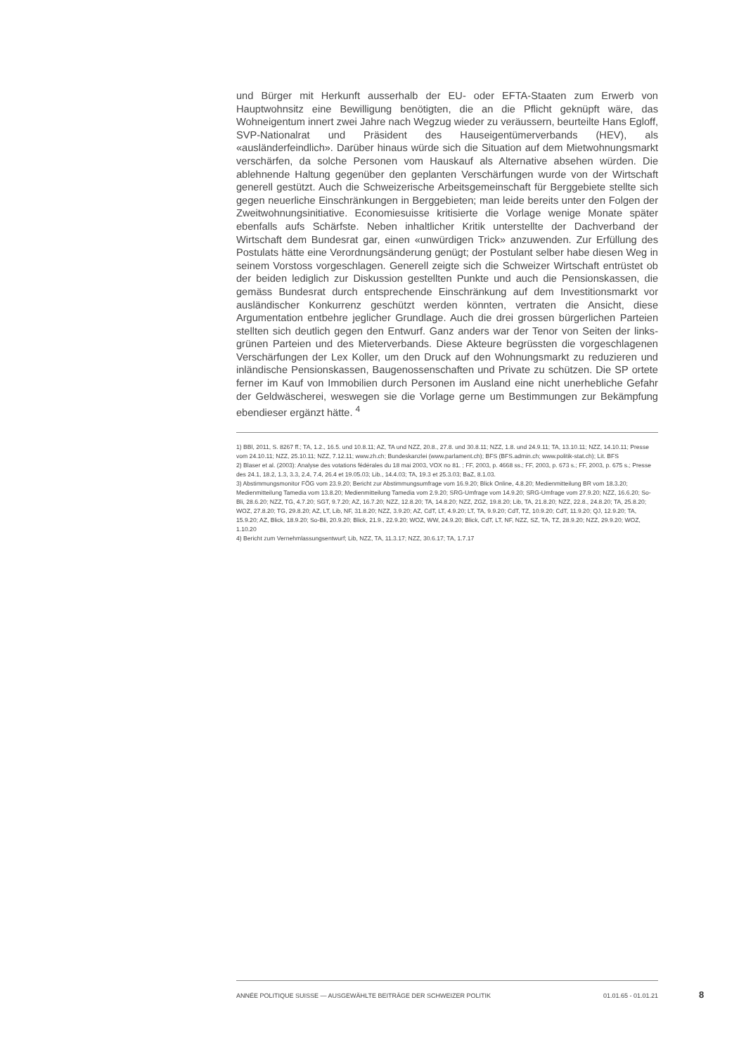und Bürger mit Herkunft ausserhalb der EU- oder EFTA-Staaten zum Erwerb von Hauptwohnsitz eine Bewilligung benötigten, die an die Pflicht geknüpft wäre, das Wohneigentum innert zwei Jahre nach Wegzug wieder zu veräussern, beurteilte Hans Egloff, SVP-Nationalrat und Präsident des Hauseigentümerverbands (HEV), als «ausländerfeindlich». Darüber hinaus würde sich die Situation auf dem Mietwohnungsmarkt verschärfen, da solche Personen vom Hauskauf als Alternative absehen würden. Die ablehnende Haltung gegenüber den geplanten Verschärfungen wurde von der Wirtschaft generell gestützt. Auch die Schweizerische Arbeitsgemeinschaft für Berggebiete stellte sich gegen neuerliche Einschränkungen in Berggebieten; man leide bereits unter den Folgen der Zweitwohnungsinitiative. Economiesuisse kritisierte die Vorlage wenige Monate später ebenfalls aufs Schärfste. Neben inhaltlicher Kritik unterstellte der Dachverband der Wirtschaft dem Bundesrat gar, einen «unwürdigen Trick» anzuwenden. Zur Erfüllung des Postulats hätte eine Verordnungsänderung genügt; der Postulant selber habe diesen Weg in seinem Vorstoss vorgeschlagen. Generell zeigte sich die Schweizer Wirtschaft entrüstet ob der beiden lediglich zur Diskussion gestellten Punkte und auch die Pensionskassen, die gemäss Bundesrat durch entsprechende Einschränkung auf dem Investitionsmarkt vor ausländischer Konkurrenz geschützt werden könnten, vertraten die Ansicht, diese Argumentation entbehre jeglicher Grundlage. Auch die drei grossen bürgerlichen Parteien stellten sich deutlich gegen den Entwurf. Ganz anders war der Tenor von Seiten der links-grünen Parteien und des Mieterverbands. Diese Akteure begrüssten die vorgeschlagenen Verschärfungen der Lex Koller, um den Druck auf den Wohnungsmarkt zu reduzieren und inländische Pensionskassen, Baugenossenschaften und Private zu schützen. Die SP ortete ferner im Kauf von Immobilien durch Personen im Ausland eine nicht unerhebliche Gefahr der Geldwäscherei, weswegen sie die Vorlage gerne um Bestimmungen zur Bekämpfung ebendieser ergänzt hätte. <sup>4</sup>
1) BBl, 2011, S. 8267 ff.; TA, 1.2., 16.5. und 10.8.11; AZ, TA und NZZ, 20.8., 27.8. und 30.8.11; NZZ, 1.8. und 24.9.11; TA, 13.10.11; NZZ, 14.10.11; Presse vom 24.10.11; NZZ, 25.10.11; NZZ, 7.12.11; www.zh.ch; Bundeskanzlei (www.parlament.ch); BFS (BFS.admin.ch; www.politik-stat.ch); Lit. BFS
2) Blaser et al. (2003): Analyse des votations fédérales du 18 mai 2003, VOX no 81. ; FF, 2003, p. 4668 ss.; FF, 2003, p. 673 s.; FF, 2003, p. 675 s.; Presse des 24.1, 18.2, 1.3, 3.3, 2.4, 7.4, 26.4 et 19.05.03; Lib., 14.4.03; TA, 19.3 et 25.3.03; BaZ, 8.1.03.
3) Abstimmungsmonitor FÖG vom 23.9.20; Bericht zur Abstimmungsumfrage vom 16.9.20; Blick Online, 4.8.20; Medienmitteilung BR vom 18.3.20; Medienmitteilung Tamedia vom 13.8.20; Medienmitteilung Tamedia vom 2.9.20; SRG-Umfrage vom 14.9.20; SRG-Umfrage vom 27.9.20; NZZ, 16.6.20; So-Bli, 28.6.20; NZZ, TG, 4.7.20; SGT, 9.7.20; AZ, 16.7.20; NZZ, 12.8.20; TA, 14.8.20; NZZ, ZGZ, 19.8.20; Lib, TA, 21.8.20; NZZ, 22.8., 24.8.20; TA, 25.8.20; WOZ, 27.8.20; TG, 29.8.20; AZ, LT, Lib, NF, 31.8.20; NZZ, 3.9.20; AZ, CdT, LT, 4.9.20; LT, TA, 9.9.20; CdT, TZ, 10.9.20; CdT, 11.9.20; QJ, 12.9.20; TA, 15.9.20; AZ, Blick, 18.9.20; So-Bli, 20.9.20; Blick, 21.9., 22.9.20; WOZ, WW, 24.9.20; Blick, CdT, LT, NF, NZZ, SZ, TA, TZ, 28.9.20; NZZ, 29.9.20; WOZ, 1.10.20
4) Bericht zum Vernehmlassungsentwurf; Lib, NZZ, TA, 11.3.17; NZZ, 30.6.17; TA, 1.7.17
ANNÉE POLITIQUE SUISSE — AUSGEWÄHLTE BEITRÄGE DER SCHWEIZER POLITIK 01.01.65 - 01.01.21
8